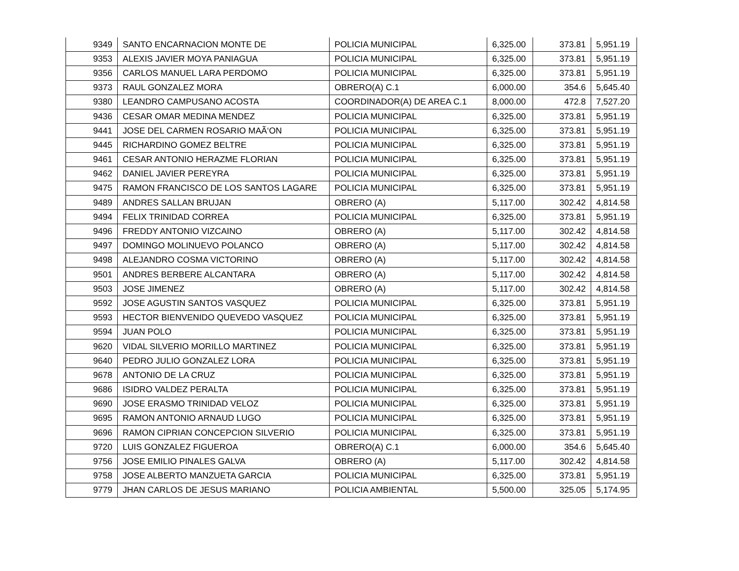| 9349 | SANTO ENCARNACION MONTE DE | POLICIA MUNICIPAL | 6,325.00 | 373.81 | 5,951.19 |
| 9353 | ALEXIS JAVIER MOYA PANIAGUA | POLICIA MUNICIPAL | 6,325.00 | 373.81 | 5,951.19 |
| 9356 | CARLOS MANUEL LARA PERDOMO | POLICIA MUNICIPAL | 6,325.00 | 373.81 | 5,951.19 |
| 9373 | RAUL GONZALEZ MORA | OBRERO(A) C.1 | 6,000.00 | 354.6 | 5,645.40 |
| 9380 | LEANDRO CAMPUSANO ACOSTA | COORDINADOR(A) DE AREA C.1 | 8,000.00 | 472.8 | 7,527.20 |
| 9436 | CESAR OMAR MEDINA MENDEZ | POLICIA MUNICIPAL | 6,325.00 | 373.81 | 5,951.19 |
| 9441 | JOSE DEL CARMEN ROSARIO MAÃ‘ON | POLICIA MUNICIPAL | 6,325.00 | 373.81 | 5,951.19 |
| 9445 | RICHARDINO GOMEZ BELTRE | POLICIA MUNICIPAL | 6,325.00 | 373.81 | 5,951.19 |
| 9461 | CESAR ANTONIO HERAZME FLORIAN | POLICIA MUNICIPAL | 6,325.00 | 373.81 | 5,951.19 |
| 9462 | DANIEL JAVIER PEREYRA | POLICIA MUNICIPAL | 6,325.00 | 373.81 | 5,951.19 |
| 9475 | RAMON FRANCISCO DE LOS SANTOS LAGARE | POLICIA MUNICIPAL | 6,325.00 | 373.81 | 5,951.19 |
| 9489 | ANDRES SALLAN BRUJAN | OBRERO (A) | 5,117.00 | 302.42 | 4,814.58 |
| 9494 | FELIX TRINIDAD CORREA | POLICIA MUNICIPAL | 6,325.00 | 373.81 | 5,951.19 |
| 9496 | FREDDY ANTONIO VIZCAINO | OBRERO (A) | 5,117.00 | 302.42 | 4,814.58 |
| 9497 | DOMINGO MOLINUEVO POLANCO | OBRERO (A) | 5,117.00 | 302.42 | 4,814.58 |
| 9498 | ALEJANDRO COSMA VICTORINO | OBRERO (A) | 5,117.00 | 302.42 | 4,814.58 |
| 9501 | ANDRES BERBERE ALCANTARA | OBRERO (A) | 5,117.00 | 302.42 | 4,814.58 |
| 9503 | JOSE JIMENEZ | OBRERO (A) | 5,117.00 | 302.42 | 4,814.58 |
| 9592 | JOSE AGUSTIN SANTOS VASQUEZ | POLICIA MUNICIPAL | 6,325.00 | 373.81 | 5,951.19 |
| 9593 | HECTOR BIENVENIDO QUEVEDO VASQUEZ | POLICIA MUNICIPAL | 6,325.00 | 373.81 | 5,951.19 |
| 9594 | JUAN POLO | POLICIA MUNICIPAL | 6,325.00 | 373.81 | 5,951.19 |
| 9620 | VIDAL SILVERIO MORILLO MARTINEZ | POLICIA MUNICIPAL | 6,325.00 | 373.81 | 5,951.19 |
| 9640 | PEDRO JULIO GONZALEZ LORA | POLICIA MUNICIPAL | 6,325.00 | 373.81 | 5,951.19 |
| 9678 | ANTONIO DE LA CRUZ | POLICIA MUNICIPAL | 6,325.00 | 373.81 | 5,951.19 |
| 9686 | ISIDRO VALDEZ PERALTA | POLICIA MUNICIPAL | 6,325.00 | 373.81 | 5,951.19 |
| 9690 | JOSE ERASMO TRINIDAD VELOZ | POLICIA MUNICIPAL | 6,325.00 | 373.81 | 5,951.19 |
| 9695 | RAMON ANTONIO ARNAUD LUGO | POLICIA MUNICIPAL | 6,325.00 | 373.81 | 5,951.19 |
| 9696 | RAMON CIPRIAN CONCEPCION SILVERIO | POLICIA MUNICIPAL | 6,325.00 | 373.81 | 5,951.19 |
| 9720 | LUIS GONZALEZ FIGUEROA | OBRERO(A) C.1 | 6,000.00 | 354.6 | 5,645.40 |
| 9756 | JOSE EMILIO PINALES GALVA | OBRERO (A) | 5,117.00 | 302.42 | 4,814.58 |
| 9758 | JOSE ALBERTO MANZUETA GARCIA | POLICIA MUNICIPAL | 6,325.00 | 373.81 | 5,951.19 |
| 9779 | JHAN CARLOS DE JESUS MARIANO | POLICIA AMBIENTAL | 5,500.00 | 325.05 | 5,174.95 |